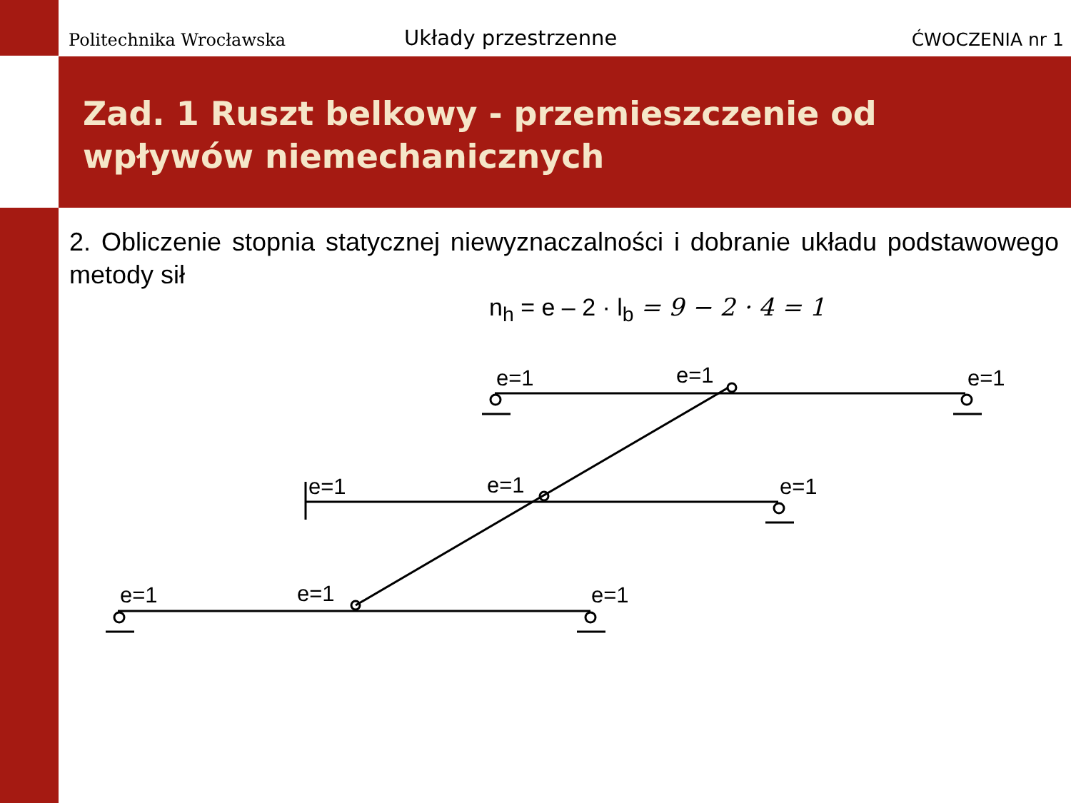Politechnika Wrocławska
Układy przestrzenne
ĆWOCZENIA nr 1
Zad. 1 Ruszt belkowy - przemieszczenie od wpływów niemechanicznych
2. Obliczenie stopnia statycznej niewyznaczalności i dobranie układu podstawowego metody sił
n<sub>h</sub> = e – 2 · l<sub>b</sub> = 9 − 2 · 4 = 1
e=1 e=1 e=1
e=1 e=1 e=1
e=1 e=1 e=1